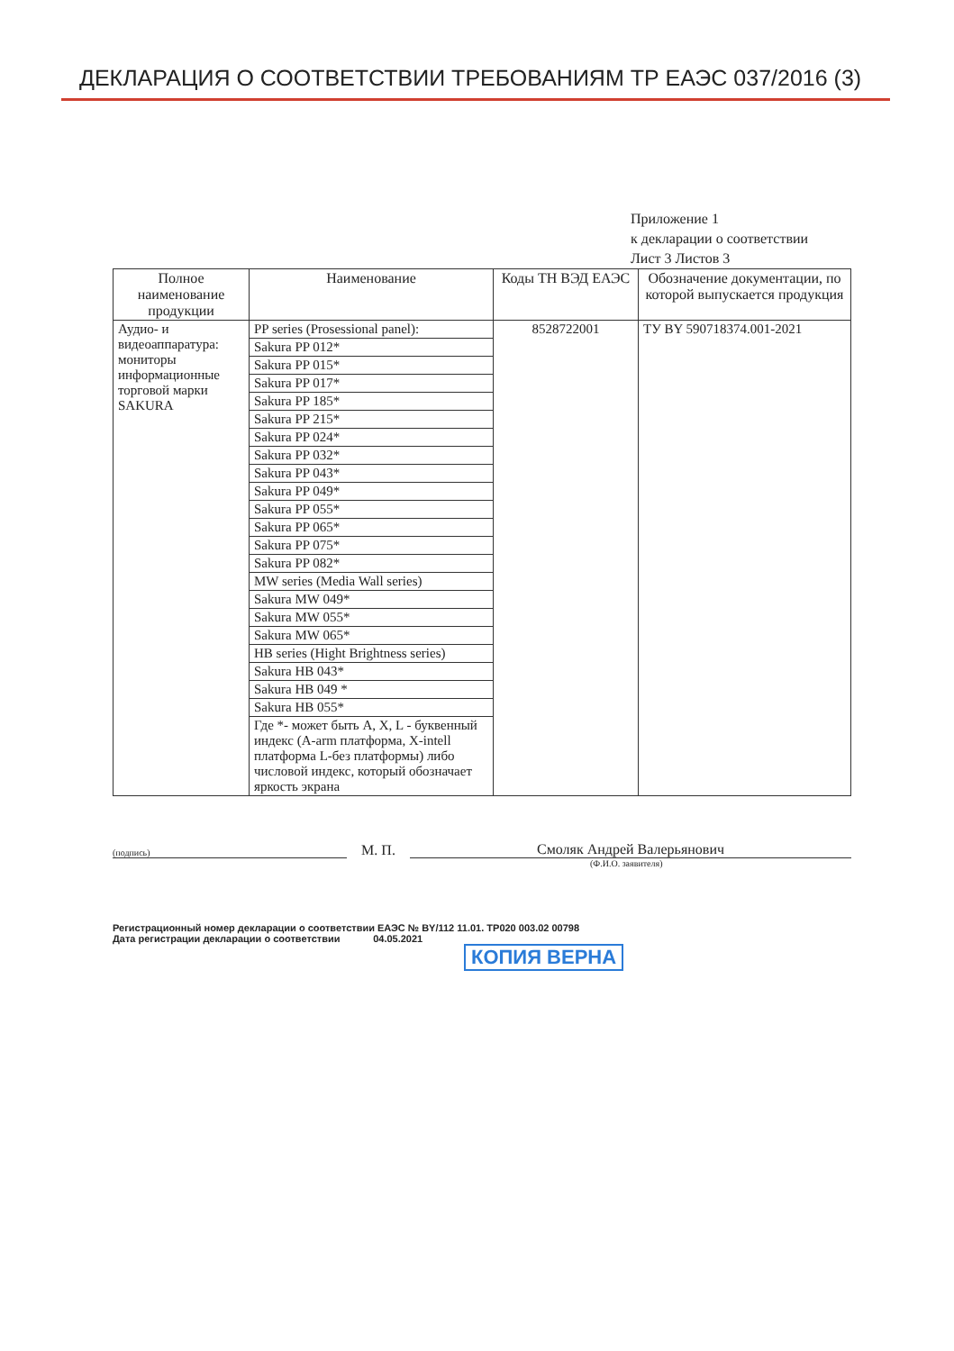ДЕКЛАРАЦИЯ О СООТВЕТСТВИИ ТРЕБОВАНИЯМ ТР ЕАЭС 037/2016 (3)
Приложение 1
к декларации о соответствии
Лист 3 Листов 3
| Полное наименование продукции | Наименование | Коды ТН ВЭД ЕАЭС | Обозначение документации, по которой выпускается продукция |
| --- | --- | --- | --- |
| Аудио- и видеоаппаратура: мониторы информационные торговой марки SAKURA | / PP series (Prosessional panel): / / Sakura PP 012* / / Sakura PP 015* / / Sakura PP 017* / / Sakura PP 185* / / Sakura PP 215* / / Sakura PP 024* / / Sakura PP 032* / / Sakura PP 043* / / Sakura PP 049* / / Sakura PP 055* / / Sakura PP 065* / / Sakura PP 075* / / Sakura PP 082* / / MW series (Media Wall series) / / Sakura MW 049* / / Sakura MW 055* / / Sakura MW 065* / / HB series (Hight Brightness series) / / Sakura HB 043* / / Sakura HB 049 * / / Sakura HB 055* / / Где *- может быть A, X, L - буквенный индекс (A-arm платформа, X-intell платформа L-без платформы) либо числовой индекс, который обозначает яркость экрана / | 8528722001 | ТУ BY 590718374.001-2021 |
(подпись)
М. П.
Смоляк Андрей Валерьянович
(Ф.И.О. заявителя)
Регистрационный номер декларации о соответствии ЕАЭС № BY/112 11.01. ТР020 003.02 00798
Дата регистрации декларации о соответствии 04.05.2021
КОПИЯ ВЕРНА